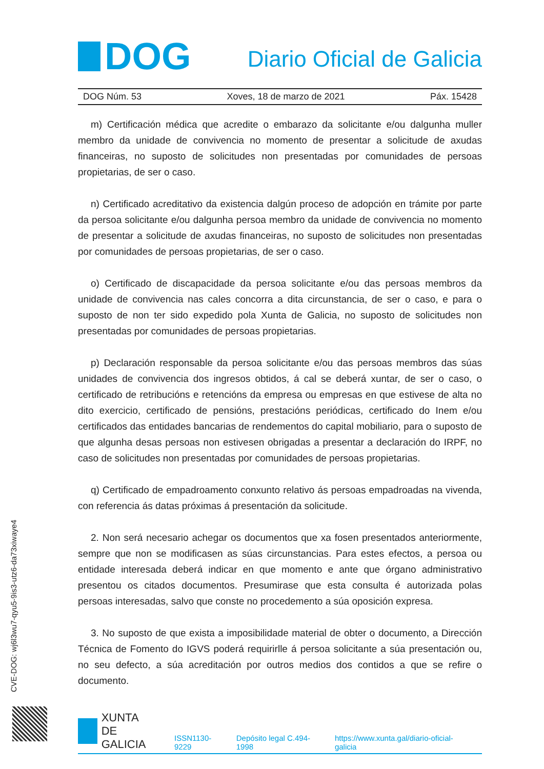DOG
Diario Oficial de Galicia
DOG Núm. 53 Xoves, 18 de marzo de 2021 Páx. 15428
m) Certificación médica que acredite o embarazo da solicitante e/ou dalgunha muller membro da unidade de convivencia no momento de presentar a solicitude de axudas financeiras, no suposto de solicitudes non presentadas por comunidades de persoas propietarias, de ser o caso.
n) Certificado acreditativo da existencia dalgún proceso de adopción en trámite por parte da persoa solicitante e/ou dalgunha persoa membro da unidade de convivencia no momento de presentar a solicitude de axudas financeiras, no suposto de solicitudes non presentadas por comunidades de persoas propietarias, de ser o caso.
o) Certificado de discapacidade da persoa solicitante e/ou das persoas membros da unidade de convivencia nas cales concorra a dita circunstancia, de ser o caso, e para o suposto de non ter sido expedido pola Xunta de Galicia, no suposto de solicitudes non presentadas por comunidades de persoas propietarias.
p) Declaración responsable da persoa solicitante e/ou das persoas membros das súas unidades de convivencia dos ingresos obtidos, á cal se deberá xuntar, de ser o caso, o certificado de retribucións e retencións da empresa ou empresas en que estivese de alta no dito exercicio, certificado de pensións, prestacións periódicas, certificado do Inem e/ou certificados das entidades bancarias de rendementos do capital mobiliario, para o suposto de que algunha desas persoas non estivesen obrigadas a presentar a declaración do IRPF, no caso de solicitudes non presentadas por comunidades de persoas propietarias.
q) Certificado de empadroamento conxunto relativo ás persoas empadroadas na vivenda, con referencia ás datas próximas á presentación da solicitude.
2. Non será necesario achegar os documentos que xa fosen presentados anteriormente, sempre que non se modificasen as súas circunstancias. Para estes efectos, a persoa ou entidade interesada deberá indicar en que momento e ante que órgano administrativo presentou os citados documentos. Presumirase que esta consulta é autorizada polas persoas interesadas, salvo que conste no procedemento a súa oposición expresa.
3. No suposto de que exista a imposibilidade material de obter o documento, a Dirección Técnica de Fomento do IGVS poderá requirirlle á persoa solicitante a súa presentación ou, no seu defecto, a súa acreditación por outros medios dos contidos a que se refire o documento.
CVE-DOG: wj6l3wu7-qyu5-9is3-utz6-da73xiwaye4
XUNTA
DE GALICIA
ISSN1130-9229 Depósito legal C.494-1998 https://www.xunta.gal/diario-oficial-galicia